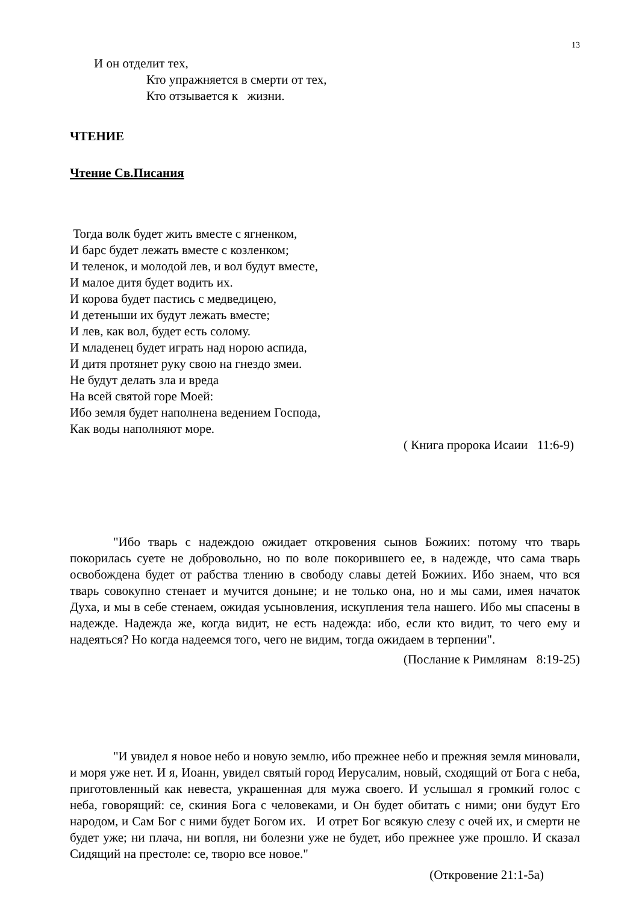13
И он отделит тех,
Кто упражняется в смерти от тех,
Кто отзывается к жизни.
ЧТЕНИЕ
Чтение Св.Писания
Тогда волк будет жить вместе с ягненком,
И барс будет лежать вместе с козленком;
И теленок, и молодой лев, и вол будут вместе,
И малое дитя будет водить их.
И корова будет пастись с медведицею,
И детеныши их будут лежать вместе;
И лев, как вол, будет есть солому.
И младенец будет играть над норою аспида,
И дитя протянет руку свою на гнездо змеи.
Не будут делать зла и вреда
На всей святой горе Моей:
Ибо земля будет наполнена ведением Господа,
Как воды наполняют море.
( Книга пророка Исаии 11:6-9)
"Ибо тварь с надеждою ожидает откровения сынов Божиих: потому что тварь покорилась суете не добровольно, но по воле покорившего ее, в надежде, что сама тварь освобождена будет от рабства тлению в свободу славы детей Божиих. Ибо знаем, что вся тварь совокупно стенает и мучится доныне; и не только она, но и мы сами, имея начаток Духа, и мы в себе стенаем, ожидая усыновления, искупления тела нашего. Ибо мы спасены в надежде. Надежда же, когда видит, не есть надежда: ибо, если кто видит, то чего ему и надеяться? Но когда надеемся того, чего не видим, тогда ожидаем в терпении".
(Послание к Римлянам 8:19-25)
"И увидел я новое небо и новую землю, ибо прежнее небо и прежняя земля миновали, и моря уже нет. И я, Иоанн, увидел святый город Иерусалим, новый, сходящий от Бога с неба, приготовленный как невеста, украшенная для мужа своего. И услышал я громкий голос с неба, говорящий: се, скиния Бога с человеками, и Он будет обитать с ними; они будут Его народом, и Сам Бог с ними будет Богом их. И отрет Бог всякую слезу с очей их, и смерти не будет уже; ни плача, ни вопля, ни болезни уже не будет, ибо прежнее уже прошло. И сказал Сидящий на престоле: се, творю все новое."
(Откровение 21:1-5а)